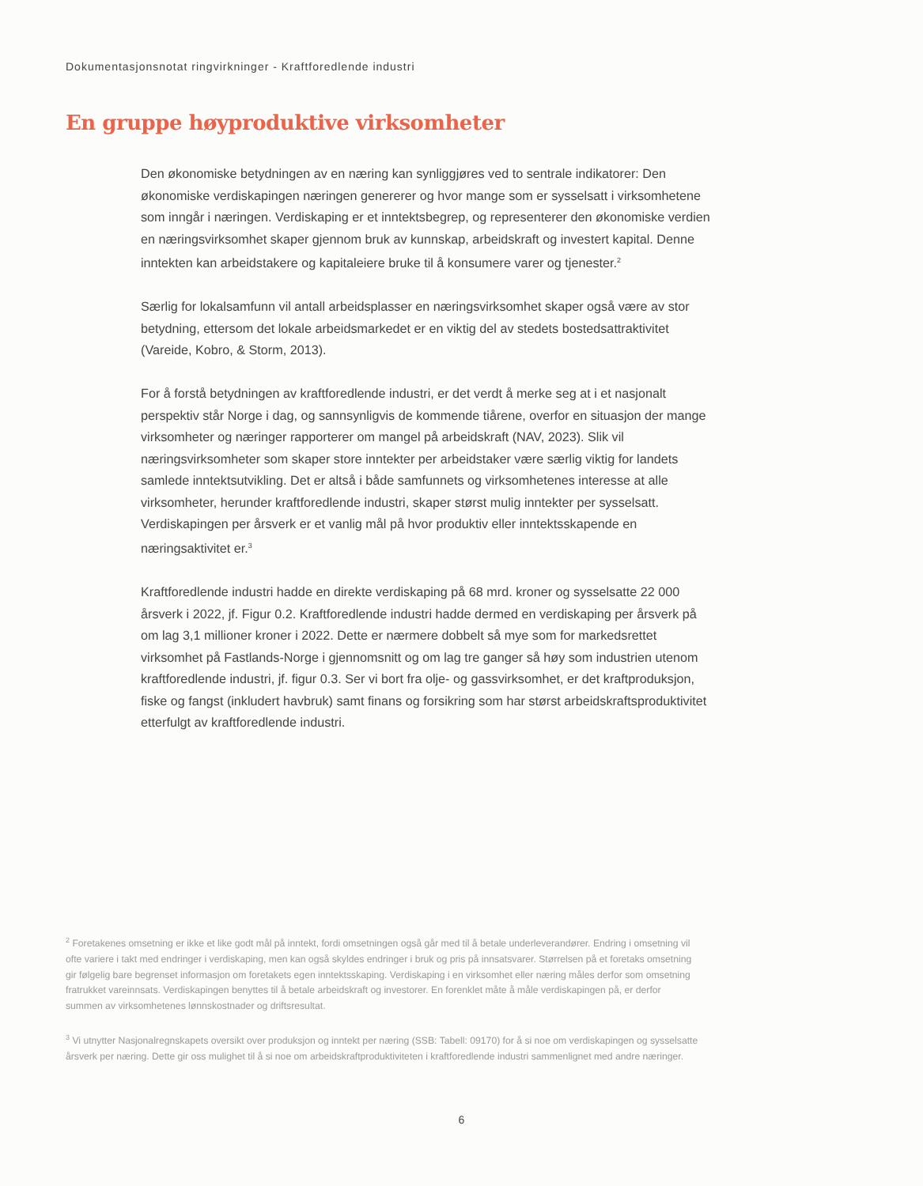Dokumentasjonsnotat ringvirkninger - Kraftforedlende industri
En gruppe høyproduktive virksomheter
Den økonomiske betydningen av en næring kan synliggjøres ved to sentrale indikatorer: Den økonomiske verdiskapingen næringen genererer og hvor mange som er sysselsatt i virksomhetene som inngår i næringen. Verdiskaping er et inntektsbegrep, og representerer den økonomiske verdien en næringsvirksomhet skaper gjennom bruk av kunnskap, arbeidskraft og investert kapital. Denne inntekten kan arbeidstakere og kapitaleiere bruke til å konsumere varer og tjenester.<sup>2</sup>
Særlig for lokalsamfunn vil antall arbeidsplasser en næringsvirksomhet skaper også være av stor betydning, ettersom det lokale arbeidsmarkedet er en viktig del av stedets bostedsattraktivitet (Vareide, Kobro, & Storm, 2013).
For å forstå betydningen av kraftforedlende industri, er det verdt å merke seg at i et nasjonalt perspektiv står Norge i dag, og sannsynligvis de kommende tiårene, overfor en situasjon der mange virksomheter og næringer rapporterer om mangel på arbeidskraft (NAV, 2023). Slik vil næringsvirksomheter som skaper store inntekter per arbeidstaker være særlig viktig for landets samlede inntektsutvikling. Det er altså i både samfunnets og virksomhetenes interesse at alle virksomheter, herunder kraftforedlende industri, skaper størst mulig inntekter per sysselsatt. Verdiskapingen per årsverk er et vanlig mål på hvor produktiv eller inntektsskapende en næringsaktivitet er.<sup>3</sup>
Kraftforedlende industri hadde en direkte verdiskaping på 68 mrd. kroner og sysselsatte 22 000 årsverk i 2022, jf. Figur 0.2. Kraftforedlende industri hadde dermed en verdiskaping per årsverk på om lag 3,1 millioner kroner i 2022. Dette er nærmere dobbelt så mye som for markedsrettet virksomhet på Fastlands-Norge i gjennomsnitt og om lag tre ganger så høy som industrien utenom kraftforedlende industri, jf. figur 0.3. Ser vi bort fra olje- og gassvirksomhet, er det kraftproduksjon, fiske og fangst (inkludert havbruk) samt finans og forsikring som har størst arbeidskraftsproduktivitet etterfulgt av kraftforedlende industri.
<sup>2</sup> Foretakenes omsetning er ikke et like godt mål på inntekt, fordi omsetningen også går med til å betale underleverandører. Endring i omsetning vil ofte variere i takt med endringer i verdiskaping, men kan også skyldes endringer i bruk og pris på innsatsvarer. Størrelsen på et foretaks omsetning gir følgelig bare begrenset informasjon om foretakets egen inntektsskaping. Verdiskaping i en virksomhet eller næring måles derfor som omsetning fratrukket vareinnsats. Verdiskapingen benyttes til å betale arbeidskraft og investorer. En forenklet måte å måle verdiskapingen på, er derfor summen av virksomhetenes lønnskostnader og driftsresultat.
<sup>3</sup> Vi utnytter Nasjonalregnskapets oversikt over produksjon og inntekt per næring (SSB: Tabell: 09170) for å si noe om verdiskapingen og sysselsatte årsverk per næring. Dette gir oss mulighet til å si noe om arbeidskraftproduktiviteten i kraftforedlende industri sammenlignet med andre næringer.
6